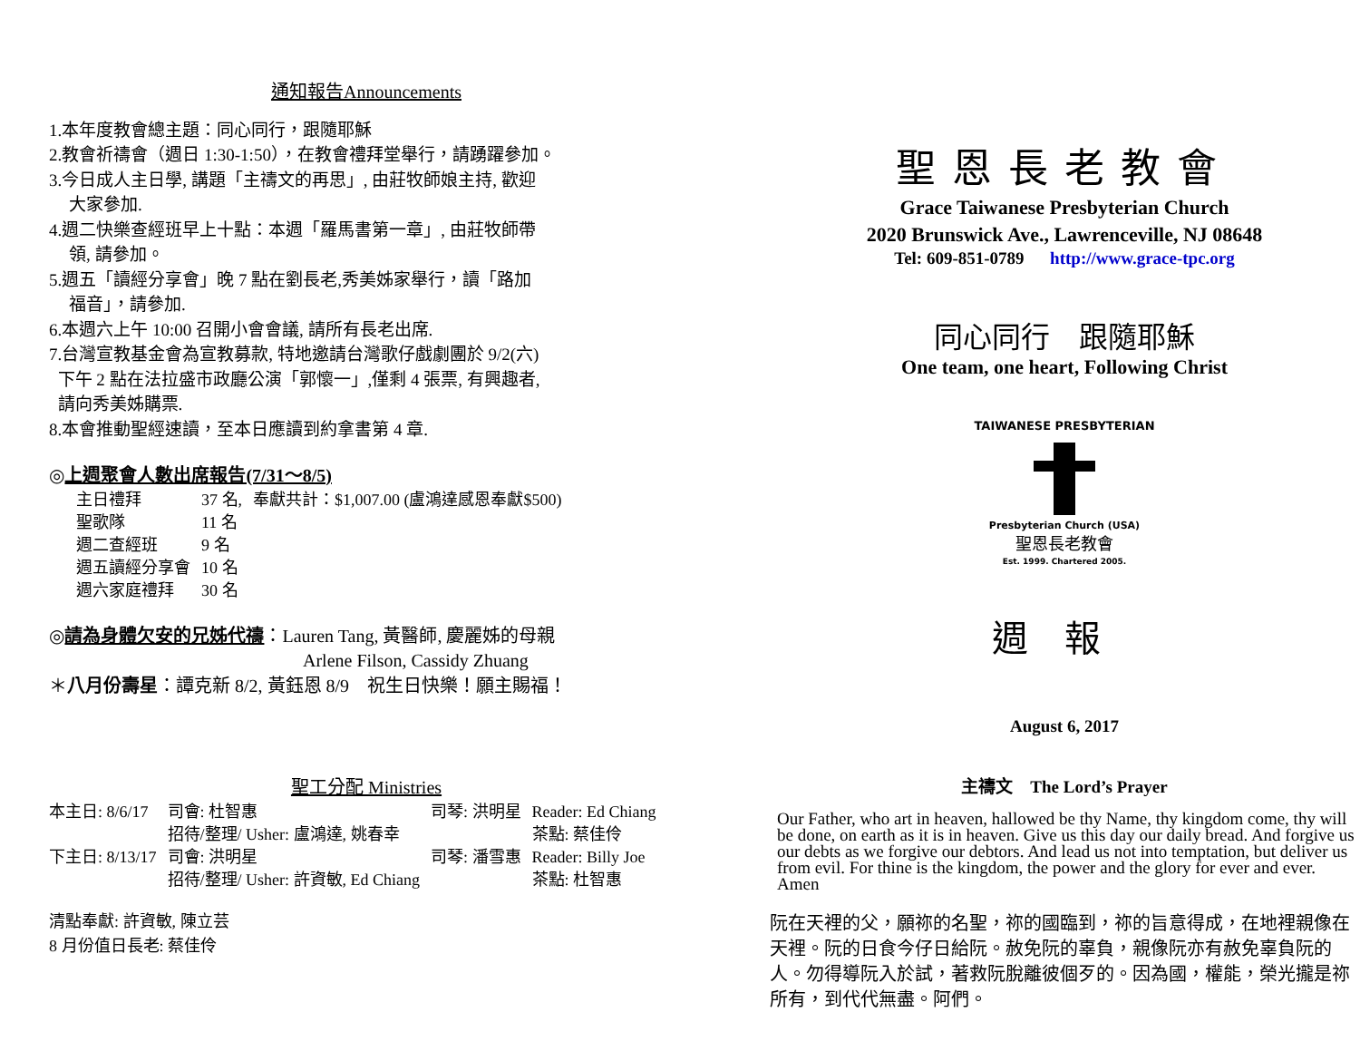通知報告Announcements
1.本年度教會總主題：同心同行，跟隨耶穌
2.教會祈禱會（週日 1:30-1:50），在教會禮拜堂舉行，請踴躍參加。
3.今日成人主日學, 講題「主禱文的再思」, 由莊牧師娘主持, 歡迎
大家參加.
4.週二快樂查經班早上十點：本週「羅馬書第一章」, 由莊牧師帶
領, 請參加。
5.週五「讀經分享會」晚 7 點在劉長老,秀美姊家舉行，讀「路加
福音」，請參加.
6.本週六上午 10:00 召開小會會議, 請所有長老出席.
7.台灣宣教基金會為宣教募款, 特地邀請台灣歌仔戲劇團於 9/2(六)
下午 2 點在法拉盛市政廳公演「郭懷一」,僅剩 4 張票, 有興趣者,
請向秀美姊購票.
8.本會推動聖經速讀，至本日應讀到約拿書第 4 章.
◎上週聚會人數出席報告(7/31～8/5)
| 主日禮拜 | 37 名, | 奉獻共計：$1,007.00 (盧鴻達感恩奉獻$500) |
| 聖歌隊 | 11 名 | |
| 週二查經班 | 9 名 | |
| 週五讀經分享會 | 10 名 | |
| 週六家庭禮拜 | 30 名 | |
◎請為身體欠安的兄姊代禱：Lauren Tang, 黃醫師, 慶麗姊的母親
Arlene Filson, Cassidy Zhuang
＊八月份壽星：譚克新 8/2, 黃鈺恩 8/9　祝生日快樂！願主賜福！
聖工分配 Ministries
| 本主日: 8/6/17 | 司會: 杜智惠 | 司琴: 洪明星 | Reader: Ed Chiang |
| | 招待/整理/ Usher: 盧鴻達, 姚春幸 | | 茶點: 蔡佳伶 |
| 下主日: 8/13/17 | 司會: 洪明星 | 司琴: 潘雪惠 | Reader: Billy Joe |
| | 招待/整理/ Usher: 許資敏, Ed Chiang | | 茶點: 杜智惠 |
清點奉獻: 許資敏, 陳立芸
8 月份值日長老: 蔡佳伶
聖恩長老教會
Grace Taiwanese Presbyterian Church
2020 Brunswick Ave., Lawrenceville, NJ 08648
Tel: 609-851-0789 http://www.grace-tpc.org
同心同行　跟隨耶穌
One team, one heart, Following Christ
TAIWANESE PRESBYTERIAN
Presbyterian Church (USA)
聖恩長老教會
Est. 1999. Chartered 2005.
週報
August 6, 2017
主禱文　The Lord’s Prayer
Our Father, who art in heaven, hallowed be thy Name, thy kingdom come, thy will be done, on earth as it is in heaven. Give us this day our daily bread. And forgive us our debts as we forgive our debtors. And lead us not into temptation, but deliver us from evil. For thine is the kingdom, the power and the glory for ever and ever. Amen
阮在天裡的父，願祢的名聖，祢的國臨到，祢的旨意得成，在地裡親像在天裡。阮的日食今仔日給阮。赦免阮的辜負，親像阮亦有赦免辜負阮的人。勿得導阮入於試，著救阮脫離彼個歹的。因為國，權能，榮光攏是祢所有，到代代無盡。阿們。